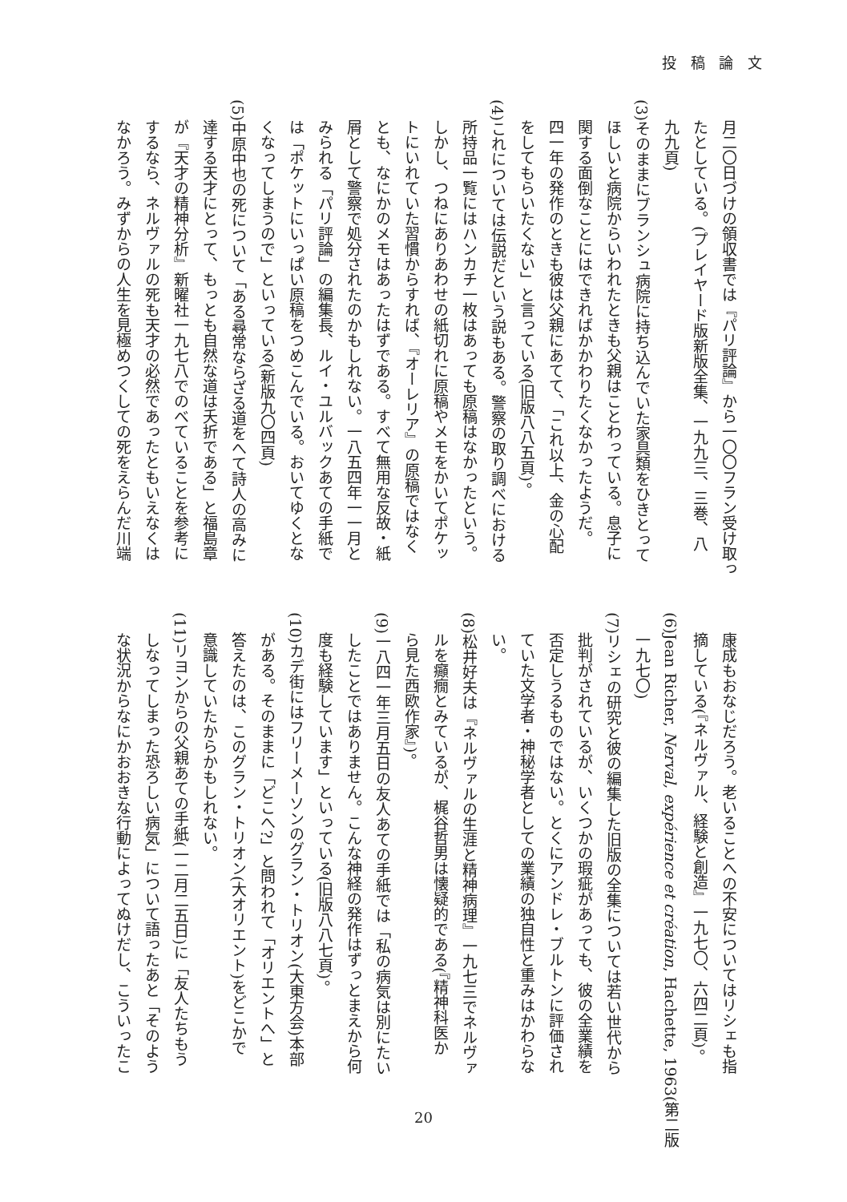投 稿 論 文
月二〇日づけの領収書では『パリ評論』から一〇〇フラン受け取っ
たとしている。(プレイヤード版新版全集、一九九三、三巻、八
九九頁)
(3)そのままにブランシュ病院に持ち込んでいた家具類をひきとって
ほしいと病院からいわれたときも父親はことわっている。息子に
関する面倒なことにはできればかかわりたくなかったようだ。
四一年の発作のときも彼は父親にあてて、「これ以上、金の心配
をしてもらいたくない」と言っている(旧版八八五頁)。
(4)これについては伝説だという説もある。警察の取り調べにおける
所持品一覧にはハンカチ一枚はあっても原稿はなかったという。
しかし、つねにありあわせの紙切れに原稿やメモをかいてポケッ
トにいれていた習慣からすれば、『オーレリア』の原稿ではなく
とも、なにかのメモはあったはずである。すべて無用な反故・紙
屑として警察で処分されたのかもしれない。一八五四年一一月と
みられる「パリ評論」の編集長、ルイ・ユルバックあての手紙で
は「ポケットにいっぱい原稿をつめこんでいる。おいてゆくとな
くなってしまうので」といっている(新版九〇四頁)
(5)中原中也の死について「ある尋常ならざる道をへて詩人の高みに
達する天才にとって、もっとも自然な道は夭折である」と福島章
が『天才の精神分析』新曜社一九七八でのべていることを参考に
するなら、ネルヴァルの死も天才の必然であったともいえなくは
なかろう。みずからの人生を見極めつくしての死をえらんだ川端
康成もおなじだろう。老いることへの不安についてはリシェも指
摘している(『ネルヴァル、経験と創造』一九七〇、六四二頁)。
(6)Jean Richer, Nerval, expérience et création, Hachette, 1963(第二版
一九七〇)
(7)リシェの研究と彼の編集した旧版の全集については若い世代から
批判がされているが、いくつかの瑕疵があっても、彼の全業績を
否定しうるものではない。とくにアンドレ・ブルトンに評価され
ていた文学者・神秘学者としての業績の独自性と重みはかわらな
い。
(8)松井好夫は『ネルヴァルの生涯と精神病理』一九七三でネルヴァ
ルを癲癇とみているが、梶谷哲男は懐疑的である(『精神科医か
ら見た西欧作家』)。
(9)一八四一年三月五日の友人あての手紙では「私の病気は別にたい
したことではありません。こんな神経の発作はずっとまえから何
度も経験しています」といっている(旧版八八七頁)。
(10)カデ街にはフリーメーソンのグラン・トリオン(大東方会)本部
がある。そのままに「どこへ?」と問われて「オリエントへ」と
答えたのは、このグラン・トリオン(大オリエント)をどこかで
意識していたからかもしれない。
(11)リヨンからの父親あての手紙(一二月二五日)に「友人たちもう
しなってしまった恐ろしい病気」について語ったあと「そのよう
な状況からなにかおおきな行動によってぬけだし、こういったこ
20